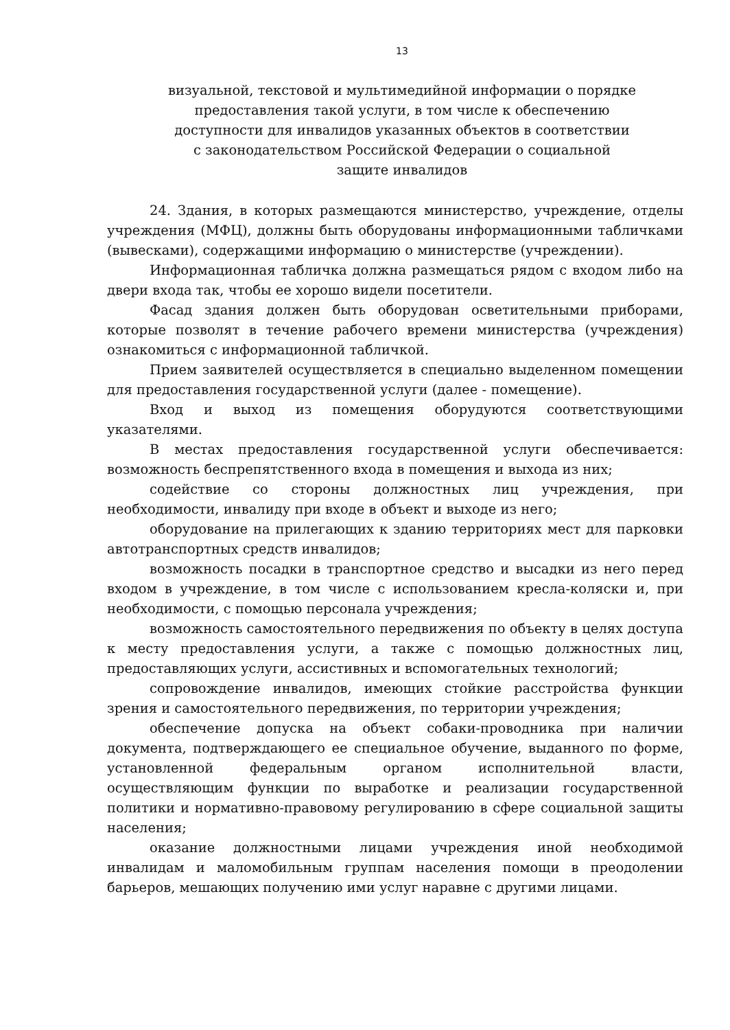13
визуальной, текстовой и мультимедийной информации о порядке
предоставления такой услуги, в том числе к обеспечению
доступности для инвалидов указанных объектов в соответствии
с законодательством Российской Федерации о социальной
защите инвалидов
24. Здания, в которых размещаются министерство, учреждение, отделы учреждения (МФЦ), должны быть оборудованы информационными табличками (вывесками), содержащими информацию о министерстве (учреждении).
Информационная табличка должна размещаться рядом с входом либо на двери входа так, чтобы ее хорошо видели посетители.
Фасад здания должен быть оборудован осветительными приборами, которые позволят в течение рабочего времени министерства (учреждения) ознакомиться с информационной табличкой.
Прием заявителей осуществляется в специально выделенном помещении для предоставления государственной услуги (далее - помещение).
Вход и выход из помещения оборудуются соответствующими указателями.
В местах предоставления государственной услуги обеспечивается: возможность беспрепятственного входа в помещения и выхода из них;
содействие со стороны должностных лиц учреждения, при необходимости, инвалиду при входе в объект и выходе из него;
оборудование на прилегающих к зданию территориях мест для парковки автотранспортных средств инвалидов;
возможность посадки в транспортное средство и высадки из него перед входом в учреждение, в том числе с использованием кресла-коляски и, при необходимости, с помощью персонала учреждения;
возможность самостоятельного передвижения по объекту в целях доступа к месту предоставления услуги, а также с помощью должностных лиц, предоставляющих услуги, ассистивных и вспомогательных технологий;
сопровождение инвалидов, имеющих стойкие расстройства функции зрения и самостоятельного передвижения, по территории учреждения;
обеспечение допуска на объект собаки-проводника при наличии документа, подтверждающего ее специальное обучение, выданного по форме, установленной федеральным органом исполнительной власти, осуществляющим функции по выработке и реализации государственной политики и нормативно-правовому регулированию в сфере социальной защиты населения;
оказание должностными лицами учреждения иной необходимой инвалидам и маломобильным группам населения помощи в преодолении барьеров, мешающих получению ими услуг наравне с другими лицами.